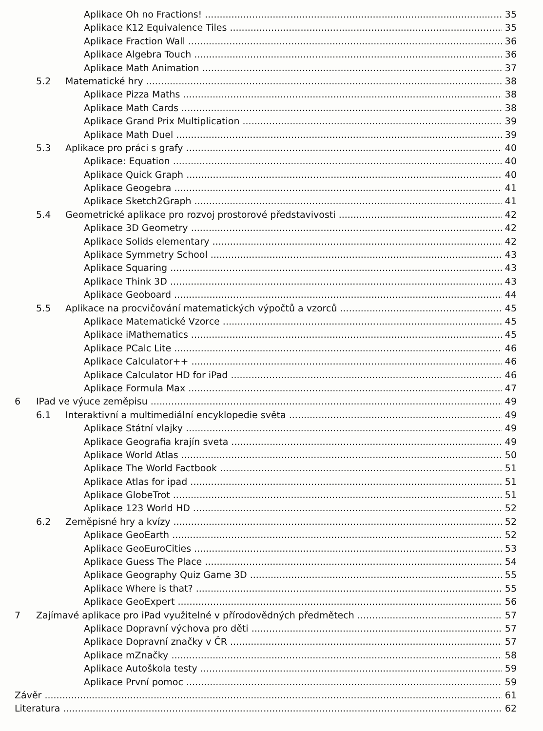Aplikace Oh no Fractions! 35
Aplikace K12 Equivalence Tiles 35
Aplikace Fraction Wall 36
Aplikace Algebra Touch 36
Aplikace Math Animation 37
5.2 Matematické hry 38
Aplikace Pizza Maths 38
Aplikace Math Cards 38
Aplikace Grand Prix Multiplication 39
Aplikace Math Duel 39
5.3 Aplikace pro práci s grafy 40
Aplikace: Equation 40
Aplikace Quick Graph 40
Aplikace Geogebra 41
Aplikace Sketch2Graph 41
5.4 Geometrické aplikace pro rozvoj prostorové představivosti 42
Aplikace 3D Geometry 42
Aplikace Solids elementary 42
Aplikace Symmetry School 43
Aplikace Squaring 43
Aplikace Think 3D 43
Aplikace Geoboard 44
5.5 Aplikace na procvičování matematických výpočtů a vzorců 45
Aplikace Matematické Vzorce 45
Aplikace iMathematics 45
Aplikace PCalc Lite 46
Aplikace Calculator++ 46
Aplikace Calculator HD for iPad 46
Aplikace Formula Max 47
6 IPad ve výuce zeměpisu 49
6.1 Interaktivní a multimediální encyklopedie světa 49
Aplikace Státní vlajky 49
Aplikace Geografia krajín sveta 49
Aplikace World Atlas 50
Aplikace The World Factbook 51
Aplikace Atlas for ipad 51
Aplikace GlobeTrot 51
Aplikace 123 World HD 52
6.2 Zeměpisné hry a kvízy 52
Aplikace GeoEarth 52
Aplikace GeoEuroCities 53
Aplikace Guess The Place 54
Aplikace Geography Quiz Game 3D 55
Aplikace Where is that? 55
Aplikace GeoExpert 56
7 Zajímavé aplikace pro iPad využitelné v přírodovědných předmětech 57
Aplikace Dopravní výchova pro děti 57
Aplikace Dopravní značky v ČR 57
Aplikace mZnačky 58
Aplikace Autoškola testy 59
Aplikace První pomoc 59
Závěr 61
Literatura 62